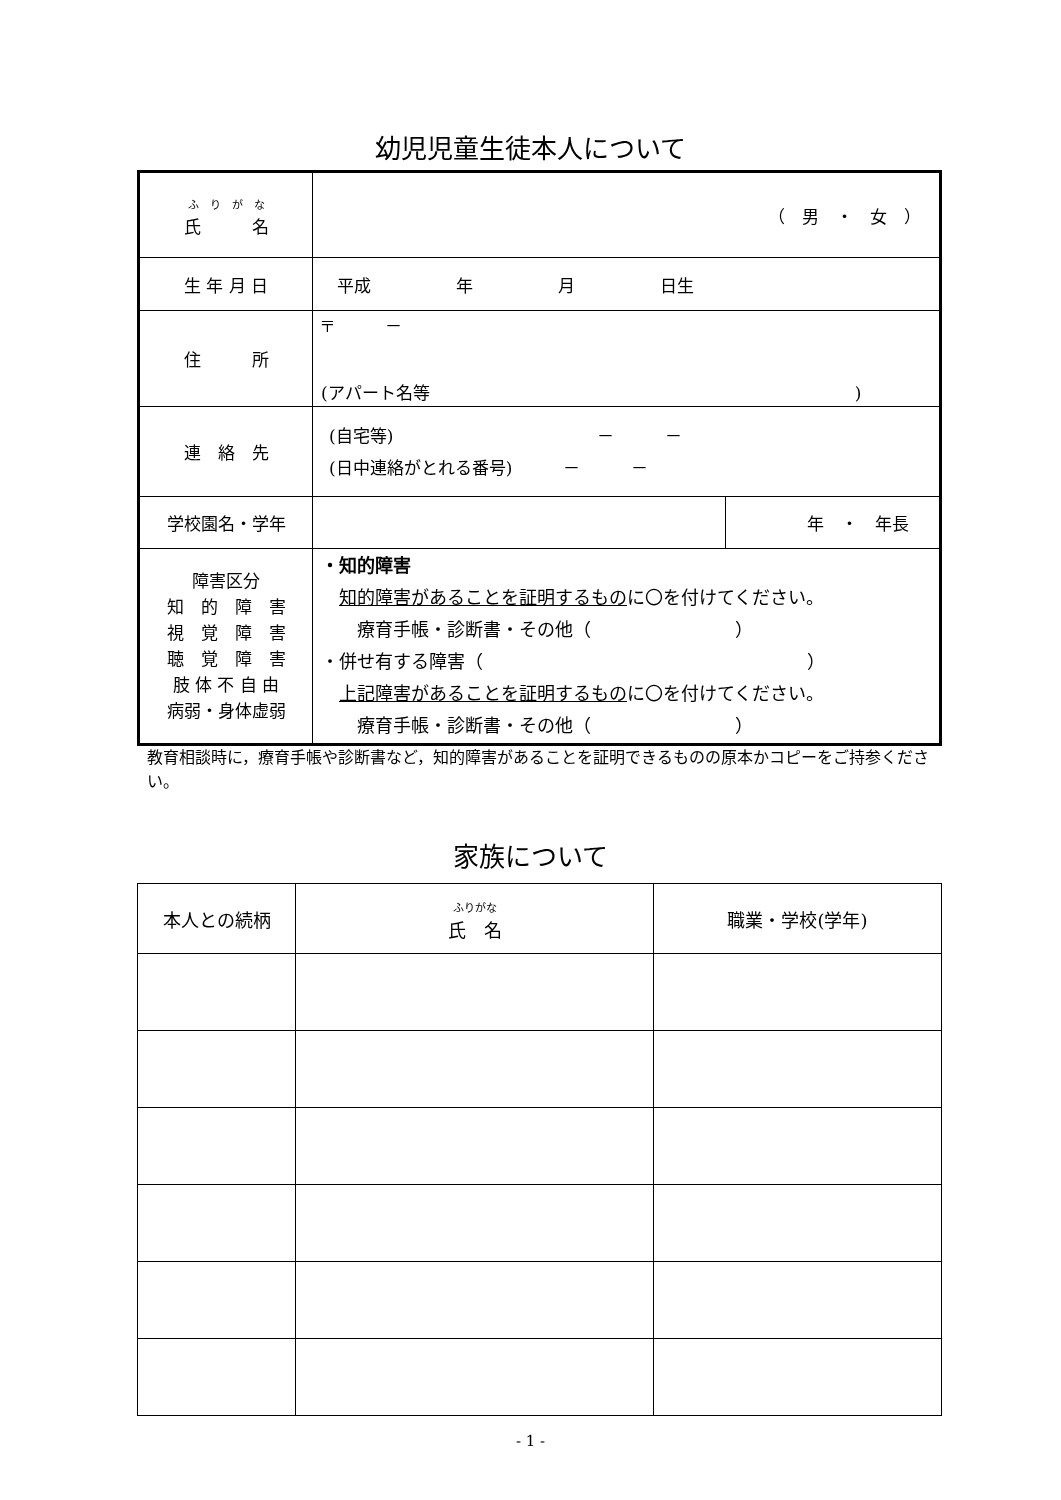幼児児童生徒本人について
| ふ り が な 氏 名 | （ 男 ・ 女 ） | |
| 生 年 月 日 | 平成 年 月 日生 | |
| 住 所 | 〒 － (アパート名等 ) | |
| 連 絡 先 | (自宅等) － － (日中連絡がとれる番号) － － | |
| 学校園名・学年 | | 年 ・ 年長 |
| 障害区分 知 的 障 害 視 覚 障 害 聴 覚 障 害 肢 体 不 自 由 病弱・身体虚弱 | ・知的障害 知的障害があることを証明するもの に〇を付けてください。 療育手帳・診断書・その他（ ） ・併せ有する障害（ ） 上記障害があることを証明するもの に〇を付けてください。 療育手帳・診断書・その他（ ） | |
教育相談時に，療育手帳や診断書など，知的障害があることを証明できるものの原本かコピーをご持参ください。
家族について
| 本人との続柄 | ふりがな 氏 名 | 職業・学校(学年) |
| --- | --- | --- |
- 1 -